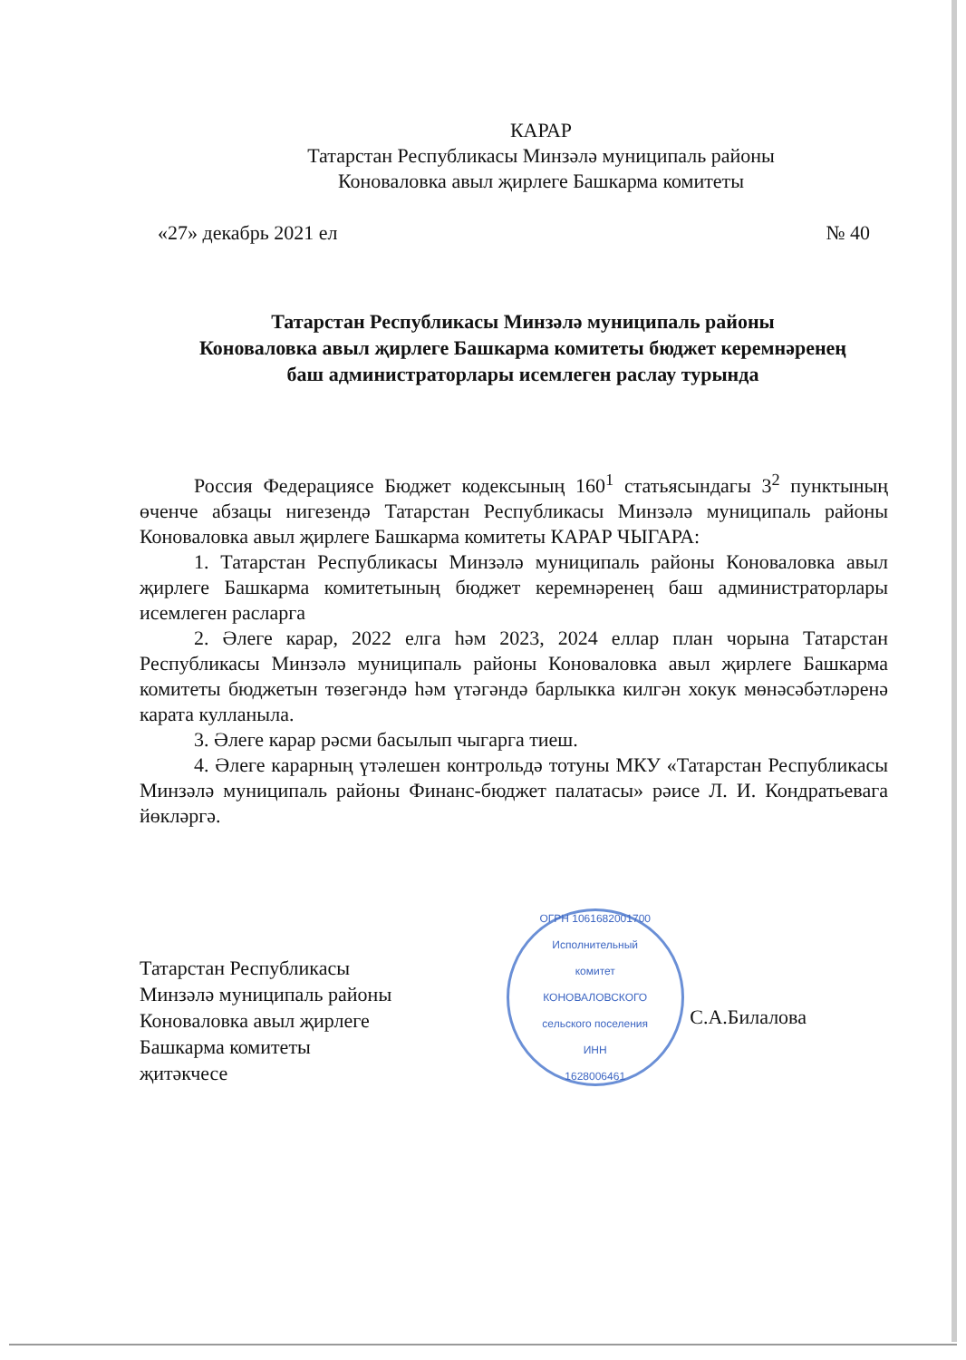КАРАР
Татарстан Республикасы Минзәлә муниципаль районы
Коноваловка авыл җирлеге Башкарма комитеты
«27» декабрь 2021 ел № 40
Татарстан Республикасы Минзәлә муниципаль районы
Коноваловка авыл җирлеге Башкарма комитеты бюджет керемнәренең
баш администраторлары исемлеген раслау турында
Россия Федерациясе Бюджет кодексының 160<sup>1</sup> статьясындагы 3<sup>2</sup> пунктының өченче абзацы нигезендә Татарстан Республикасы Минзәлә муниципаль районы Коноваловка авыл җирлеге Башкарма комитеты КАРАР ЧЫГАРА:
1. Татарстан Республикасы Минзәлә муниципаль районы Коноваловка авыл җирлеге Башкарма комитетының бюджет керемнәренең баш администраторлары исемлеген расларга
2. Әлеге карар, 2022 елга һәм 2023, 2024 еллар план чорына Татарстан Республикасы Минзәлә муниципаль районы Коноваловка авыл җирлеге Башкарма комитеты бюджетын төзегәндә һәм үтәгәндә барлыкка килгән хокук мөнәсәбәтләренә карата кулланыла.
3. Әлеге карар рәсми басылып чыгарга тиеш.
4. Әлеге карарның үтәлешен контрольдә тотуны МКУ «Татарстан Республикасы Минзәлә муниципаль районы Финанс-бюджет палатасы» рәисе Л. И. Кондратьевага йөкләргә.
Татарстан Республикасы
Минзәлә муниципаль районы
Коноваловка авыл җирлеге
Башкарма комитеты
җитәкчесе
ОГРН 1061682001700
Исполнительный
комитет
КОНОВАЛОВСКОГО
сельского поселения
ИНН
1628006461
С.А.Билалова